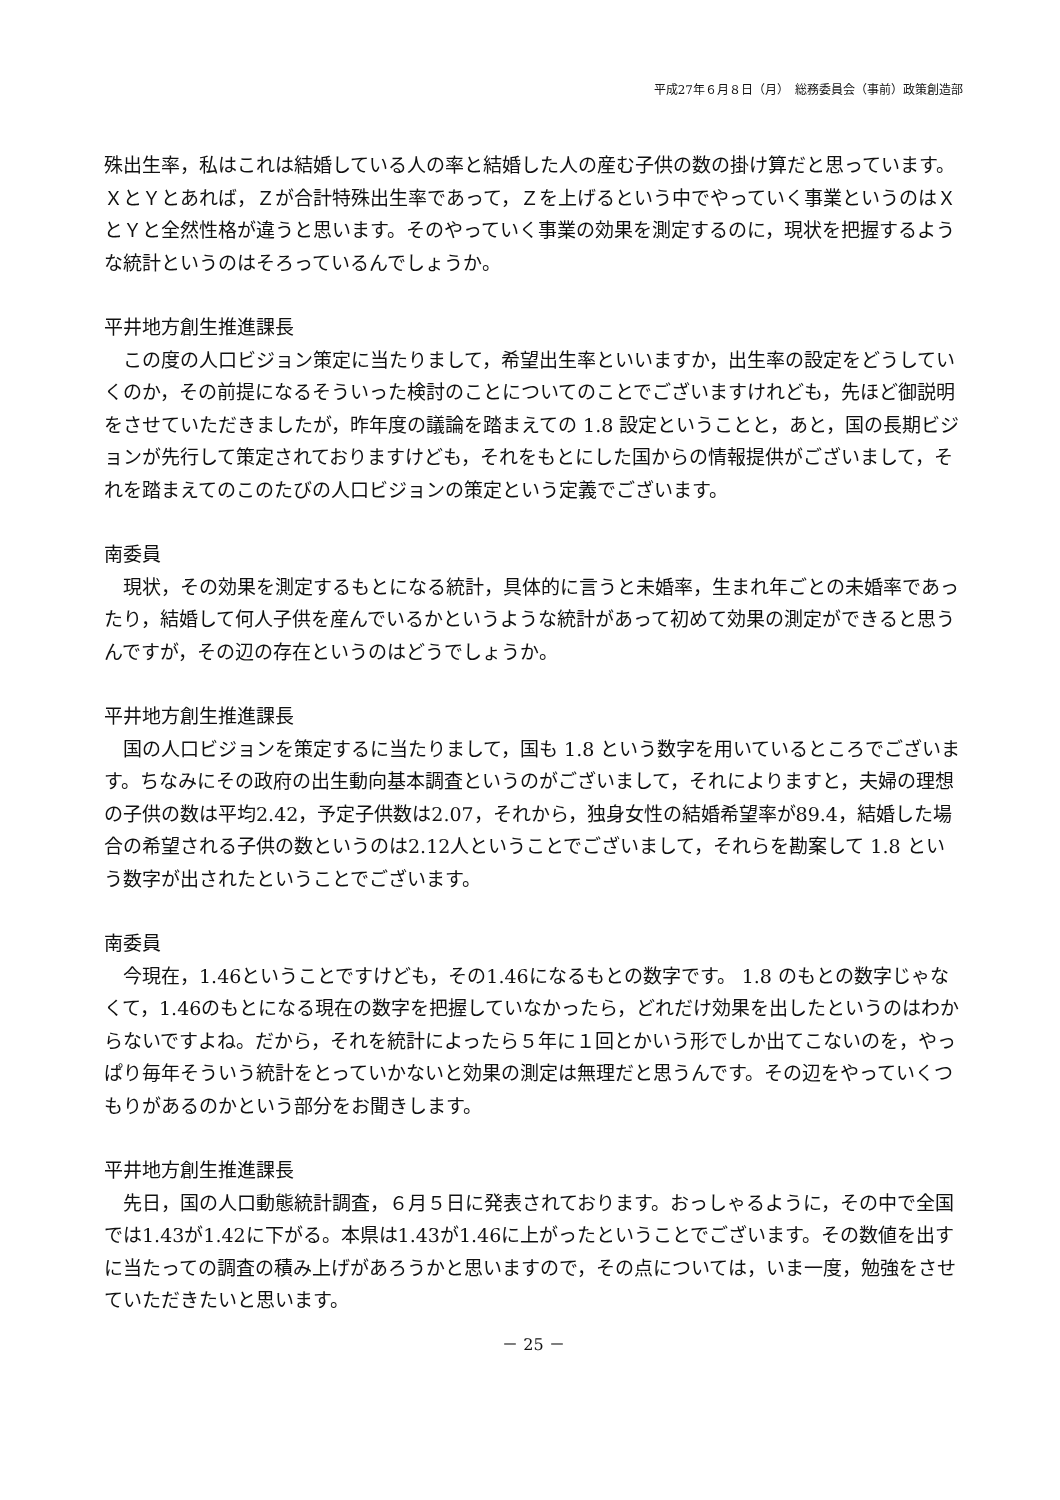平成27年６月８日（月）　総務委員会（事前）政策創造部
殊出生率，私はこれは結婚している人の率と結婚した人の産む子供の数の掛け算だと思っています。ＸとＹとあれば，Ｚが合計特殊出生率であって，Ｚを上げるという中でやっていく事業というのはＸとＹと全然性格が違うと思います。そのやっていく事業の効果を測定するのに，現状を把握するような統計というのはそろっているんでしょうか。
平井地方創生推進課長
この度の人口ビジョン策定に当たりまして，希望出生率といいますか，出生率の設定をどうしていくのか，その前提になるそういった検討のことについてのことでございますけれども，先ほど御説明をさせていただきましたが，昨年度の議論を踏まえての 1.8 設定ということと，あと，国の長期ビジョンが先行して策定されておりますけども，それをもとにした国からの情報提供がございまして，それを踏まえてのこのたびの人口ビジョンの策定という定義でございます。
南委員
現状，その効果を測定するもとになる統計，具体的に言うと未婚率，生まれ年ごとの未婚率であったり，結婚して何人子供を産んでいるかというような統計があって初めて効果の測定ができると思うんですが，その辺の存在というのはどうでしょうか。
平井地方創生推進課長
国の人口ビジョンを策定するに当たりまして，国も 1.8 という数字を用いているところでございます。ちなみにその政府の出生動向基本調査というのがございまして，それによりますと，夫婦の理想の子供の数は平均2.42，予定子供数は2.07，それから，独身女性の結婚希望率が89.4，結婚した場合の希望される子供の数というのは2.12人ということでございまして，それらを勘案して 1.8 という数字が出されたということでございます。
南委員
今現在，1.46ということですけども，その1.46になるもとの数字です。 1.8 のもとの数字じゃなくて，1.46のもとになる現在の数字を把握していなかったら，どれだけ効果を出したというのはわからないですよね。だから，それを統計によったら５年に１回とかいう形でしか出てこないのを，やっぱり毎年そういう統計をとっていかないと効果の測定は無理だと思うんです。その辺をやっていくつもりがあるのかという部分をお聞きします。
平井地方創生推進課長
先日，国の人口動態統計調査，６月５日に発表されております。おっしゃるように，その中で全国では1.43が1.42に下がる。本県は1.43が1.46に上がったということでございます。その数値を出すに当たっての調査の積み上げがあろうかと思いますので，その点については，いま一度，勉強をさせていただきたいと思います。
－ 25 －